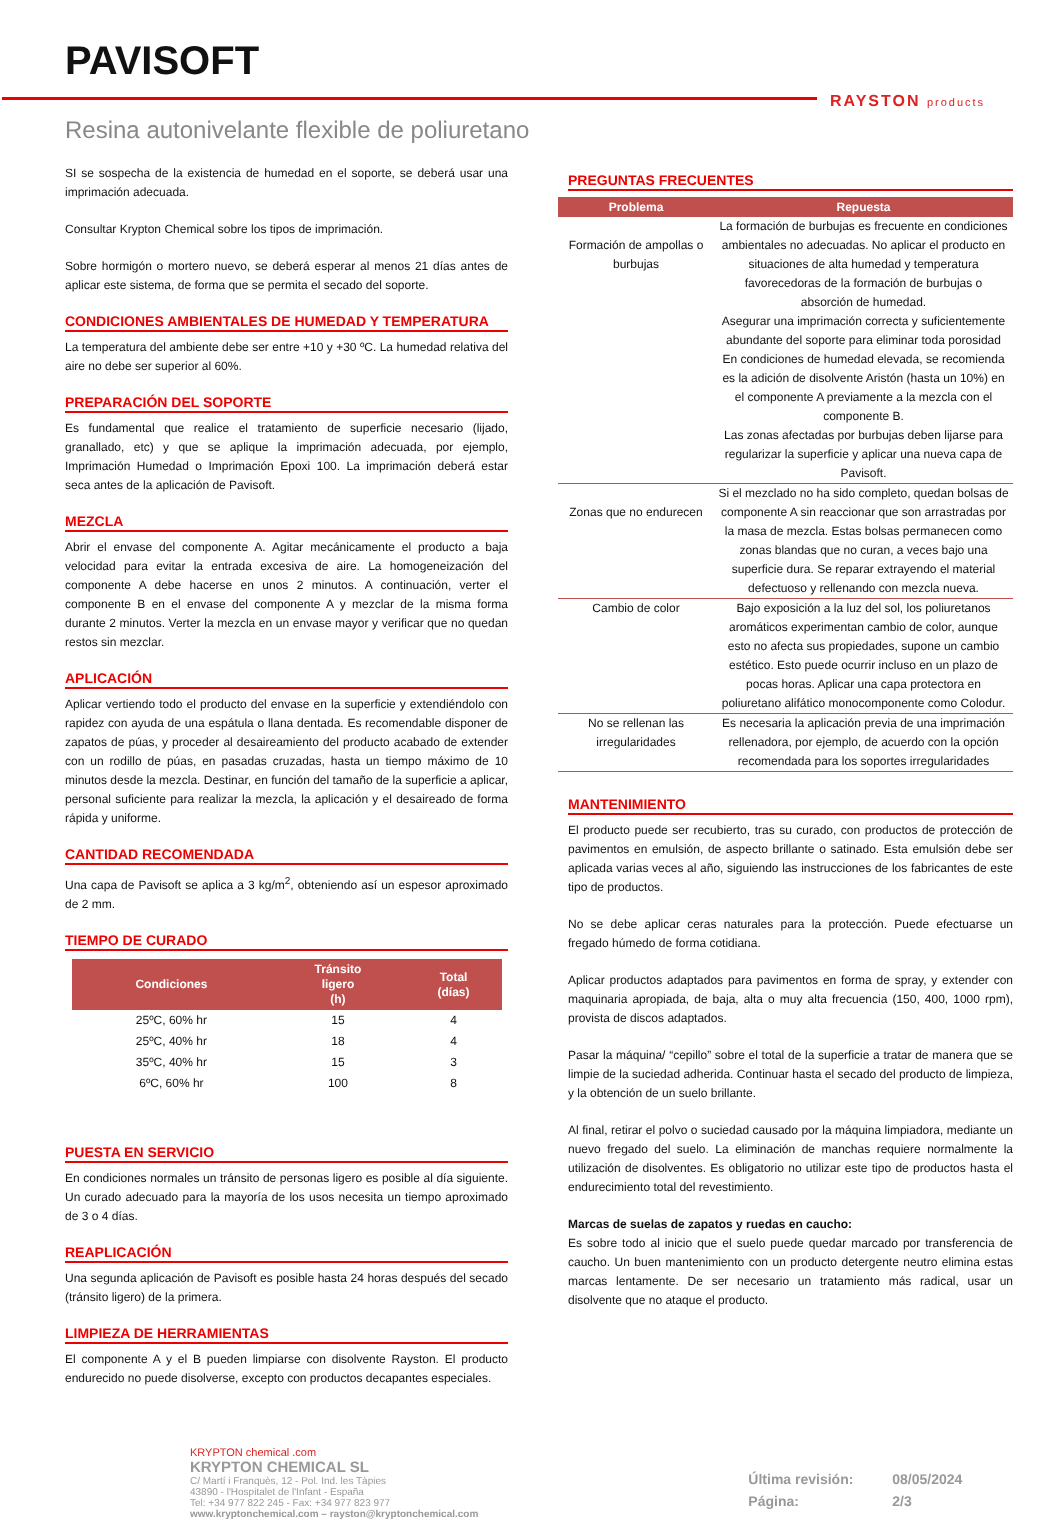PAVISOFT
RAYSTON products
Resina autonivelante flexible de poliuretano
SI se sospecha de la existencia de humedad en el soporte, se deberá usar una imprimación adecuada.
Consultar Krypton Chemical sobre los tipos de imprimación.
Sobre hormigón o mortero nuevo, se deberá esperar al menos 21 días antes de aplicar este sistema, de forma que se permita el secado del soporte.
CONDICIONES AMBIENTALES DE HUMEDAD Y TEMPERATURA
La temperatura del ambiente debe ser entre +10 y +30 ºC. La humedad relativa del aire no debe ser superior al 60%.
PREPARACIÓN DEL SOPORTE
Es fundamental que realice el tratamiento de superficie necesario (lijado, granallado, etc) y que se aplique la imprimación adecuada, por ejemplo, Imprimación Humedad o Imprimación Epoxi 100. La imprimación deberá estar seca antes de la aplicación de Pavisoft.
MEZCLA
Abrir el envase del componente A. Agitar mecánicamente el producto a baja velocidad para evitar la entrada excesiva de aire. La homogeneización del componente A debe hacerse en unos 2 minutos. A continuación, verter el componente B en el envase del componente A y mezclar de la misma forma durante 2 minutos. Verter la mezcla en un envase mayor y verificar que no quedan restos sin mezclar.
APLICACIÓN
Aplicar vertiendo todo el producto del envase en la superficie y extendiéndolo con rapidez con ayuda de una espátula o llana dentada. Es recomendable disponer de zapatos de púas, y proceder al desaireamiento del producto acabado de extender con un rodillo de púas, en pasadas cruzadas, hasta un tiempo máximo de 10 minutos desde la mezcla. Destinar, en función del tamaño de la superficie a aplicar, personal suficiente para realizar la mezcla, la aplicación y el desaireado de forma rápida y uniforme.
CANTIDAD RECOMENDADA
Una capa de Pavisoft se aplica a 3 kg/m<sup>2</sup>, obteniendo así un espesor aproximado de 2 mm.
TIEMPO DE CURADO
| Condiciones | Tránsito ligero (h) | Total (días) |
| --- | --- | --- |
| 25ºC, 60% hr | 15 | 4 |
| 25ºC, 40% hr | 18 | 4 |
| 35ºC, 40% hr | 15 | 3 |
| 6ºC, 60% hr | 100 | 8 |
PUESTA EN SERVICIO
En condiciones normales un tránsito de personas ligero es posible al día siguiente. Un curado adecuado para la mayoría de los usos necesita un tiempo aproximado de 3 o 4 días.
REAPLICACIÓN
Una segunda aplicación de Pavisoft es posible hasta 24 horas después del secado (tránsito ligero) de la primera.
LIMPIEZA DE HERRAMIENTAS
El componente A y el B pueden limpiarse con disolvente Rayston. El producto endurecido no puede disolverse, excepto con productos decapantes especiales.
PREGUNTAS FRECUENTES
| Problema | Repuesta |
| --- | --- |
| Formación de ampollas o burbujas | La formación de burbujas es frecuente en condiciones ambientales no adecuadas. No aplicar el producto en situaciones de alta humedad y temperatura favorecedoras de la formación de burbujas o absorción de humedad. Asegurar una imprimación correcta y suficientemente abundante del soporte para eliminar toda porosidad En condiciones de humedad elevada, se recomienda es la adición de disolvente Aristón (hasta un 10%) en el componente A previamente a la mezcla con el componente B. Las zonas afectadas por burbujas deben lijarse para regularizar la superficie y aplicar una nueva capa de Pavisoft. |
| Zonas que no endurecen | Si el mezclado no ha sido completo, quedan bolsas de componente A sin reaccionar que son arrastradas por la masa de mezcla. Estas bolsas permanecen como zonas blandas que no curan, a veces bajo una superficie dura. Se reparar extrayendo el material defectuoso y rellenando con mezcla nueva. |
| Cambio de color | Bajo exposición a la luz del sol, los poliuretanos aromáticos experimentan cambio de color, aunque esto no afecta sus propiedades, supone un cambio estético. Esto puede ocurrir incluso en un plazo de pocas horas. Aplicar una capa protectora en poliuretano alifático monocomponente como Colodur. |
| No se rellenan las irregularidades | Es necesaria la aplicación previa de una imprimación rellenadora, por ejemplo, de acuerdo con la opción recomendada para los soportes irregularidades |
MANTENIMIENTO
El producto puede ser recubierto, tras su curado, con productos de protección de pavimentos en emulsión, de aspecto brillante o satinado. Esta emulsión debe ser aplicada varias veces al año, siguiendo las instrucciones de los fabricantes de este tipo de productos.
No se debe aplicar ceras naturales para la protección. Puede efectuarse un fregado húmedo de forma cotidiana.
Aplicar productos adaptados para pavimentos en forma de spray, y extender con maquinaria apropiada, de baja, alta o muy alta frecuencia (150, 400, 1000 rpm), provista de discos adaptados.
Pasar la máquina/ “cepillo” sobre el total de la superficie a tratar de manera que se limpie de la suciedad adherida. Continuar hasta el secado del producto de limpieza, y la obtención de un suelo brillante.
Al final, retirar el polvo o suciedad causado por la máquina limpiadora, mediante un nuevo fregado del suelo. La eliminación de manchas requiere normalmente la utilización de disolventes. Es obligatorio no utilizar este tipo de productos hasta el endurecimiento total del revestimiento.
Marcas de suelas de zapatos y ruedas en caucho:
Es sobre todo al inicio que el suelo puede quedar marcado por transferencia de caucho. Un buen mantenimiento con un producto detergente neutro elimina estas marcas lentamente. De ser necesario un tratamiento más radical, usar un disolvente que no ataque el producto.
KRYPTON chemical .com
KRYPTON CHEMICAL SL
C/ Martí i Franquès, 12 - Pol. Ind. les Tàpies
43890 - l'Hospitalet de l'Infant - España
Tel: +34 977 822 245 - Fax: +34 977 823 977
www.kryptonchemical.com – rayston@kryptonchemical.com
Última revisión: 08/05/2024
Página: 2/3